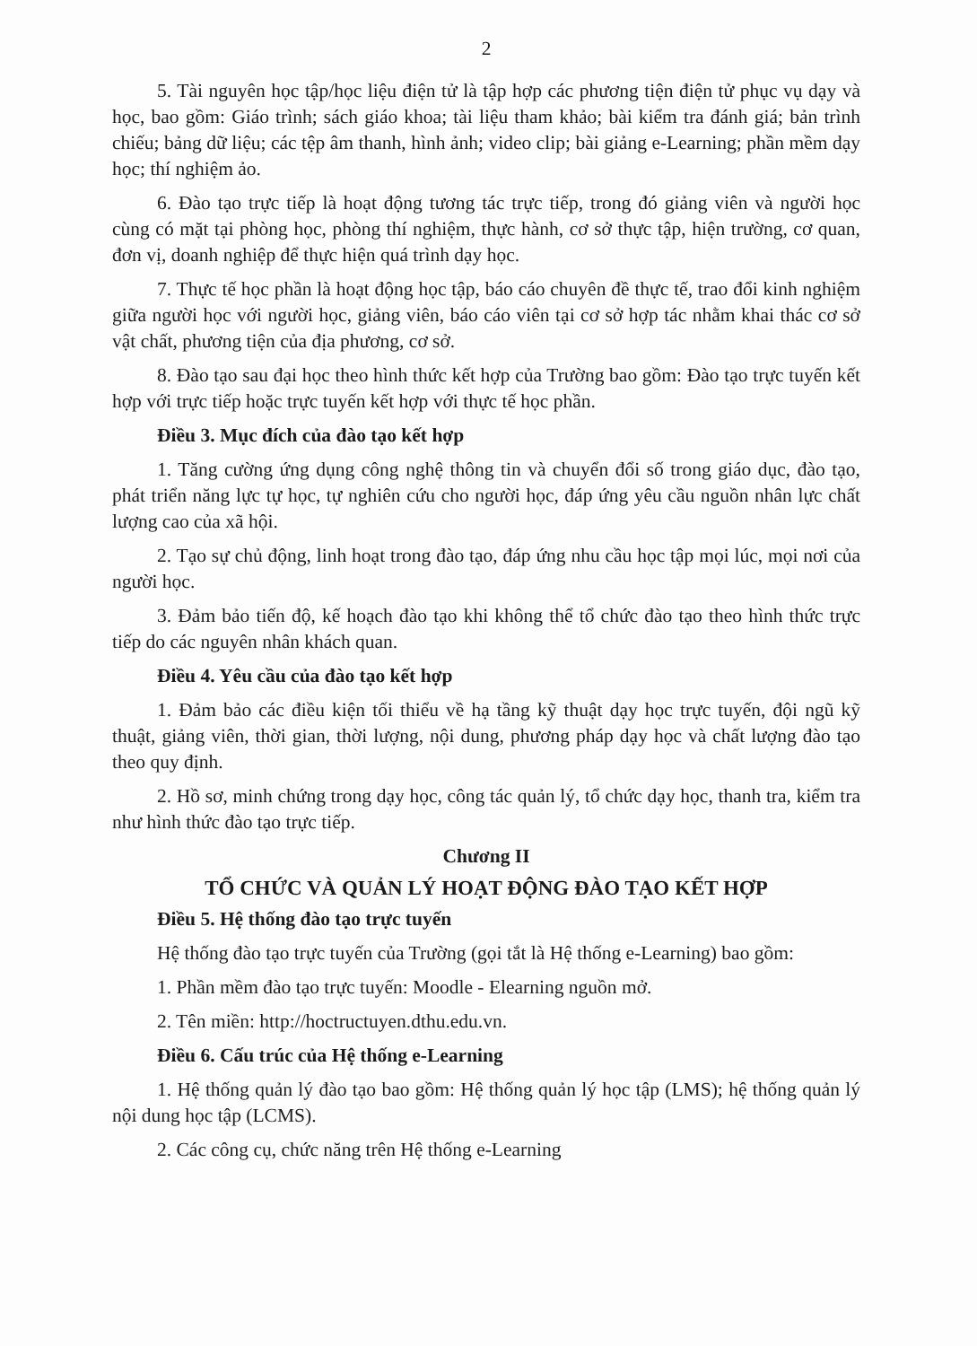2
5. Tài nguyên học tập/học liệu điện tử là tập hợp các phương tiện điện tử phục vụ dạy và học, bao gồm: Giáo trình; sách giáo khoa; tài liệu tham khảo; bài kiểm tra đánh giá; bản trình chiếu; bảng dữ liệu; các tệp âm thanh, hình ảnh; video clip; bài giảng e-Learning; phần mềm dạy học; thí nghiệm ảo.
6. Đào tạo trực tiếp là hoạt động tương tác trực tiếp, trong đó giảng viên và người học cùng có mặt tại phòng học, phòng thí nghiệm, thực hành, cơ sở thực tập, hiện trường, cơ quan, đơn vị, doanh nghiệp để thực hiện quá trình dạy học.
7. Thực tế học phần là hoạt động học tập, báo cáo chuyên đề thực tế, trao đổi kinh nghiệm giữa người học với người học, giảng viên, báo cáo viên tại cơ sở hợp tác nhằm khai thác cơ sở vật chất, phương tiện của địa phương, cơ sở.
8. Đào tạo sau đại học theo hình thức kết hợp của Trường bao gồm: Đào tạo trực tuyến kết hợp với trực tiếp hoặc trực tuyến kết hợp với thực tế học phần.
Điều 3. Mục đích của đào tạo kết hợp
1. Tăng cường ứng dụng công nghệ thông tin và chuyển đổi số trong giáo dục, đào tạo, phát triển năng lực tự học, tự nghiên cứu cho người học, đáp ứng yêu cầu nguồn nhân lực chất lượng cao của xã hội.
2. Tạo sự chủ động, linh hoạt trong đào tạo, đáp ứng nhu cầu học tập mọi lúc, mọi nơi của người học.
3. Đảm bảo tiến độ, kế hoạch đào tạo khi không thể tổ chức đào tạo theo hình thức trực tiếp do các nguyên nhân khách quan.
Điều 4. Yêu cầu của đào tạo kết hợp
1. Đảm bảo các điều kiện tối thiểu về hạ tầng kỹ thuật dạy học trực tuyến, đội ngũ kỹ thuật, giảng viên, thời gian, thời lượng, nội dung, phương pháp dạy học và chất lượng đào tạo theo quy định.
2. Hồ sơ, minh chứng trong dạy học, công tác quản lý, tổ chức dạy học, thanh tra, kiểm tra như hình thức đào tạo trực tiếp.
Chương II
TỔ CHỨC VÀ QUẢN LÝ HOẠT ĐỘNG ĐÀO TẠO KẾT HỢP
Điều 5. Hệ thống đào tạo trực tuyến
Hệ thống đào tạo trực tuyến của Trường (gọi tắt là Hệ thống e-Learning) bao gồm:
1. Phần mềm đào tạo trực tuyến: Moodle - Elearning nguồn mở.
2. Tên miền: http://hoctructuyen.dthu.edu.vn.
Điều 6. Cấu trúc của Hệ thống e-Learning
1. Hệ thống quản lý đào tạo bao gồm: Hệ thống quản lý học tập (LMS); hệ thống quản lý nội dung học tập (LCMS).
2. Các công cụ, chức năng trên Hệ thống e-Learning